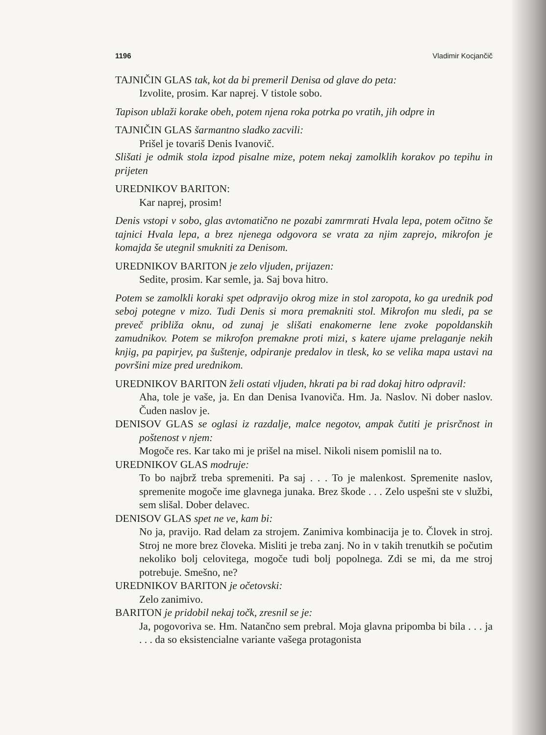1196 Vladimir Kocjančič
TAJNIČIN GLAS tak, kot da bi premeril Denisa od glave do peta:
Izvolite, prosim. Kar naprej. V tistole sobo.
Tapison ublaži korake obeh, potem njena roka potrka po vratih, jih odpre in
TAJNIČIN GLAS šarmantno sladko zacvili:
Prišel je tovariš Denis Ivanovič.
Slišati je odmik stola izpod pisalne mize, potem nekaj zamolklih korakov po tepihu in prijeten
UREDNIKOV BARITON:
Kar naprej, prosim!
Denis vstopi v sobo, glas avtomatično ne pozabi zamrmrati Hvala lepa, potem očitno še tajnici Hvala lepa, a brez njenega odgovora se vrata za njim zaprejo, mikrofon je komajda še utegnil smukniti za Denisom.
UREDNIKOV BARITON je zelo vljuden, prijazen:
Sedite, prosim. Kar semle, ja. Saj bova hitro.
Potem se zamolkli koraki spet odpravijo okrog mize in stol zaropota, ko ga urednik pod seboj potegne v mizo. Tudi Denis si mora premakniti stol. Mikrofon mu sledi, pa se preveč približa oknu, od zunaj je slišati enakomerne lene zvoke popoldanskih zamudnikov. Potem se mikrofon premakne proti mizi, s katere ujame prelaganje nekih knjig, pa papirjev, pa šuštenje, odpiranje predalov in tlesk, ko se velika mapa ustavi na površini mize pred urednikom.
UREDNIKOV BARITON želi ostati vljuden, hkrati pa bi rad dokaj hitro odpravil:
Aha, tole je vaše, ja. En dan Denisa Ivanoviča. Hm. Ja. Naslov. Ni dober naslov. Čuden naslov je.
DENISOV GLAS se oglasi iz razdalje, malce negotov, ampak čutiti je prisrčnost in poštenost v njem:
Mogoče res. Kar tako mi je prišel na misel. Nikoli nisem pomislil na to.
UREDNIKOV GLAS modruje:
To bo najbrž treba spremeniti. Pa saj . . . To je malenkost. Spremenite naslov, spremenite mogoče ime glavnega junaka. Brez škode . . . Zelo uspešni ste v službi, sem slišal. Dober delavec.
DENISOV GLAS spet ne ve, kam bi:
No ja, pravijo. Rad delam za strojem. Zanimiva kombinacija je to. Človek in stroj. Stroj ne more brez človeka. Misliti je treba zanj. No in v takih trenutkih se počutim nekoliko bolj celovitega, mogoče tudi bolj popolnega. Zdi se mi, da me stroj potrebuje. Smešno, ne?
UREDNIKOV BARITON je očetovski:
Zelo zanimivo.
BARITON je pridobil nekaj točk, zresnil se je:
Ja, pogovoriva se. Hm. Natančno sem prebral. Moja glavna pripomba bi bila . . . ja . . . da so eksistencialne variante vašega protagonista